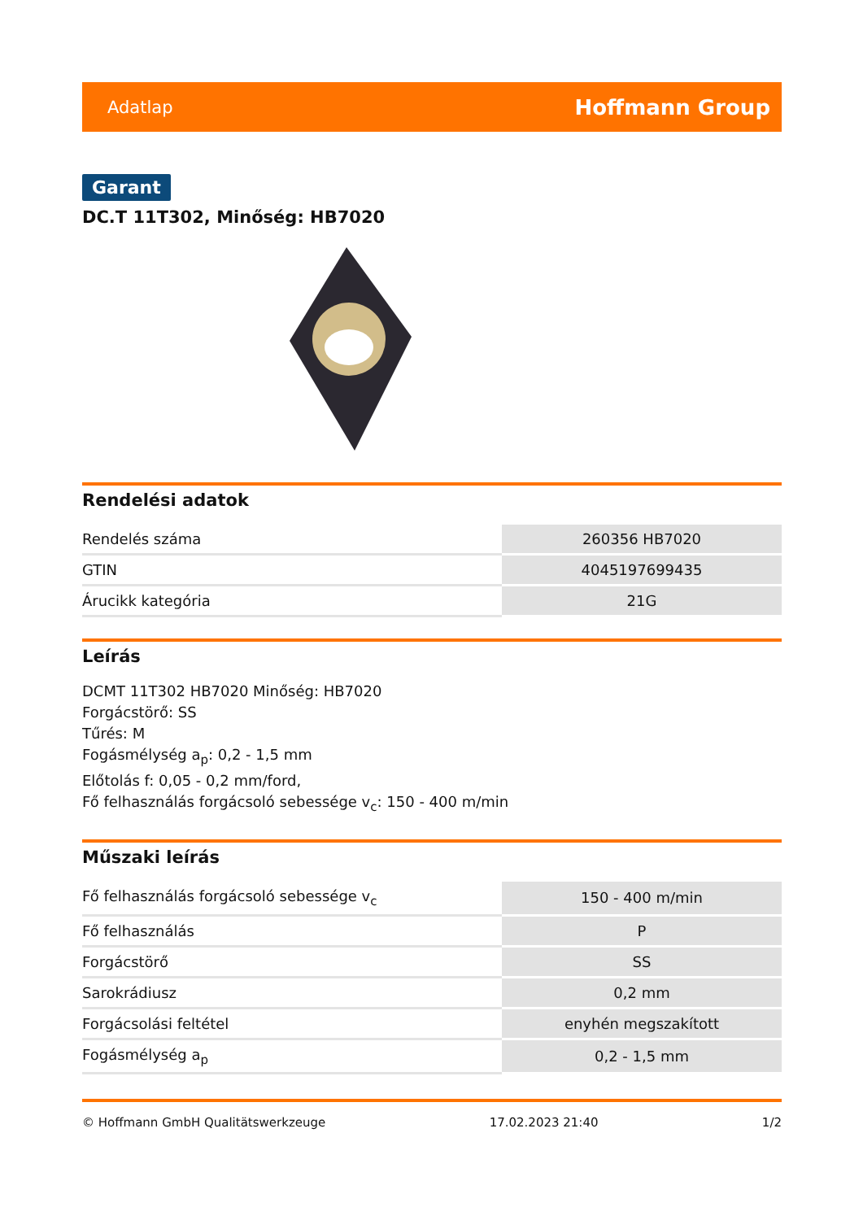Adatlap Hoffmann Group
Garant
DC.T 11T302, Minőség: HB7020
Rendelési adatok
| Rendelés száma | 260356 HB7020 |
| GTIN | 4045197699435 |
| Árucikk kategória | 21G |
Leírás
DCMT 11T302 HB7020 Minőség: HB7020
Forgácstörő: SS
Tűrés: M
Fogásmélység a<sub>p</sub>: 0,2 - 1,5 mm
Előtolás f: 0,05 - 0,2 mm/ford,
Fő felhasználás forgácsoló sebessége v<sub>c</sub>: 150 - 400 m/min
Műszaki leírás
| Fő felhasználás forgácsoló sebessége v<sub>c</sub> | 150 - 400 m/min |
| Fő felhasználás | P |
| Forgácstörő | SS |
| Sarokrádiusz | 0,2 mm |
| Forgácsolási feltétel | enyhén megszakított |
| Fogásmélység a<sub>p</sub> | 0,2 - 1,5 mm |
© Hoffmann GmbH Qualitätswerkzeuge 17.02.2023 21:40 1/2